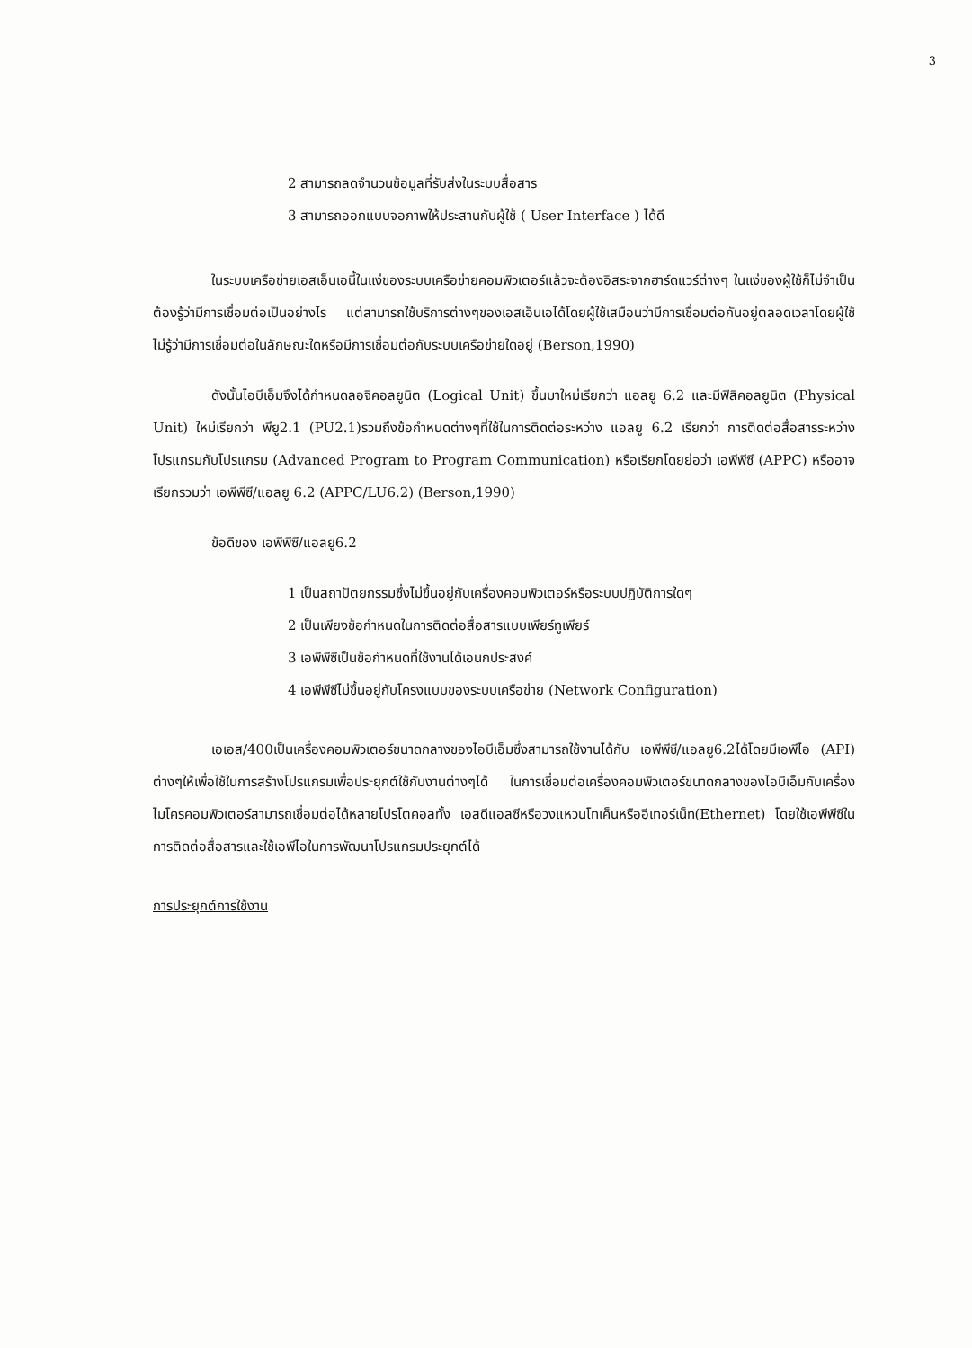3
2 สามารถลดจำนวนข้อมูลที่รับส่งในระบบสื่อสาร
3 สามารถออกแบบจอภาพให้ประสานกับผู้ใช้ ( User Interface ) ได้ดี
ในระบบเครือข่ายเอสเอ็นเอนี้ในแง่ของระบบเครือข่ายคอมพิวเตอร์แล้วจะต้องอิสระจากฮาร์ดแวร์ต่างๆ ในแง่ของผู้ใช้ก็ไม่จำเป็นต้องรู้ว่ามีการเชื่อมต่อเป็นอย่างไร แต่สามารถใช้บริการต่างๆของเอสเอ็นเอได้โดยผู้ใช้เสมือนว่ามีการเชื่อมต่อกันอยู่ตลอดเวลาโดยผู้ใช้ไม่รู้ว่ามีการเชื่อมต่อในลักษณะใดหรือมีการเชื่อมต่อกับระบบเครือข่ายใดอยู่ (Berson,1990)
ดังนั้นไอบีเอ็มจึงได้กำหนดลอจิคอลยูนิต (Logical Unit) ขึ้นมาใหม่เรียกว่า แอลยู 6.2 และมีฟิสิคอลยูนิต (Physical Unit) ใหม่เรียกว่า พียู2.1 (PU2.1)รวมถึงข้อกำหนดต่างๆที่ใช้ในการติดต่อระหว่าง แอลยู 6.2 เรียกว่า การติดต่อสื่อสารระหว่างโปรแกรมกับโปรแกรม (Advanced Program to Program Communication) หรือเรียกโดยย่อว่า เอพีพีซี (APPC) หรืออาจเรียกรวมว่า เอพีพีซี/แอลยู 6.2 (APPC/LU6.2) (Berson,1990)
ข้อดีของ เอพีพีซี/แอลยู6.2
1 เป็นสถาปัตยกรรมซึ่งไม่ขึ้นอยู่กับเครื่องคอมพิวเตอร์หรือระบบปฏิบัติการใดๆ
2 เป็นเพียงข้อกำหนดในการติดต่อสื่อสารแบบเพียร์ทูเพียร์
3 เอพีพีซีเป็นข้อกำหนดที่ใช้งานได้เอนกประสงค์
4 เอพีพีซีไม่ขึ้นอยู่กับโครงแบบของระบบเครือข่าย (Network Configuration)
เอเอส/400เป็นเครื่องคอมพิวเตอร์ขนาดกลางของไอบีเอ็มซึ่งสามารถใช้งานได้กับ เอพีพีซี/แอลยู6.2ได้โดยมีเอพีไอ (API) ต่างๆให้เพื่อใช้ในการสร้างโปรแกรมเพื่อประยุกต์ใช้กับงานต่างๆได้ ในการเชื่อมต่อเครื่องคอมพิวเตอร์ขนาดกลางของไอบีเอ็มกับเครื่องไมโครคอมพิวเตอร์สามารถเชื่อมต่อได้หลายโปรโตคอลทั้ง เอสดีแอลซีหรือวงแหวนโทเค็นหรืออีเทอร์เน็ท(Ethernet) โดยใช้เอพีพีซีในการติดต่อสื่อสารและใช้เอพีไอในการพัฒนาโปรแกรมประยุกต์ได้
การประยุกต์การใช้งาน